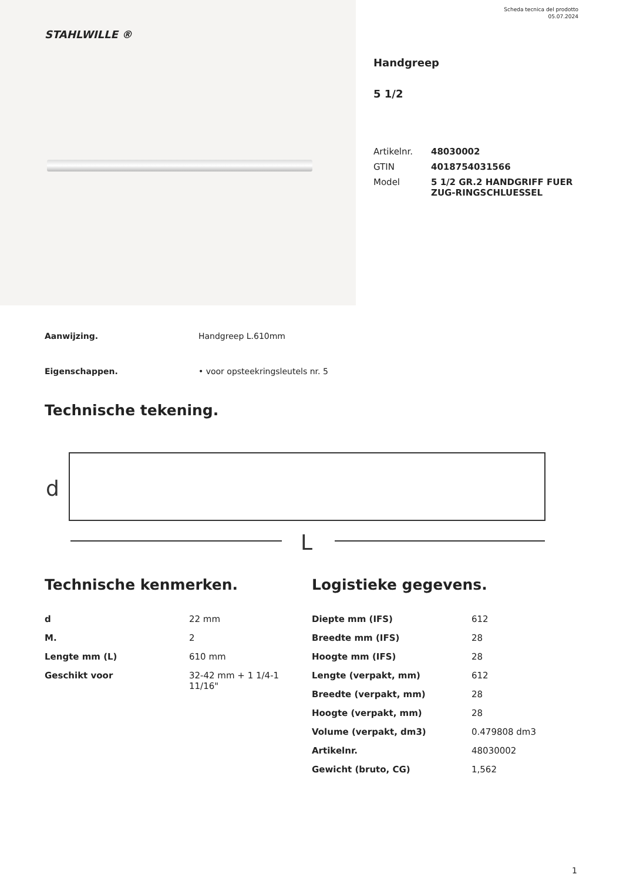Scheda tecnica del prodotto
05.07.2024
STAHLWILLE ®
Handgreep
5 1/2
| Artikelnr. | 48030002 |
| GTIN | 4018754031566 |
| Model | 5 1/2 GR.2 HANDGRIFF FUER ZUG-RINGSCHLUESSEL |
Aanwijzing. Handgreep L.610mm
Eigenschappen. • voor opsteekringsleutels nr. 5
Technische tekening.
d
L
Technische kenmerken.
| d | 22 mm |
| M. | 2 |
| Lengte mm (L) | 610 mm |
| Geschikt voor | 32-42 mm + 1 1/4-1 11/16" |
Logistieke gegevens.
| Diepte mm (IFS) | 612 |
| Breedte mm (IFS) | 28 |
| Hoogte mm (IFS) | 28 |
| Lengte (verpakt, mm) | 612 |
| Breedte (verpakt, mm) | 28 |
| Hoogte (verpakt, mm) | 28 |
| Volume (verpakt, dm3) | 0.479808 dm3 |
| Artikelnr. | 48030002 |
| Gewicht (bruto, CG) | 1,562 |
1